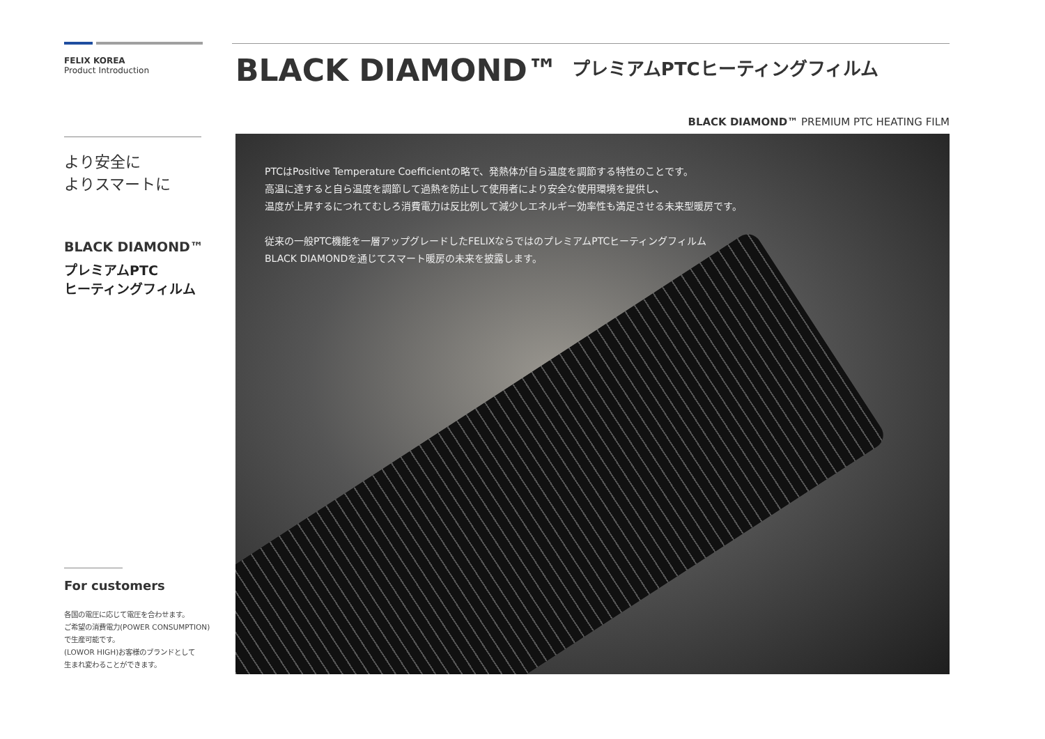FELIX KOREA
Product Introduction
より安全に
よりスマートに
BLACK DIAMOND™
プレミアムPTC
ヒーティングフィルム
For customers
各国の電圧に応じて電圧を合わせます。
ご希望の消費電力(POWER CONSUMPTION)
で生産可能です。
(LOWOR HIGH)お客様のブランドとして
生まれ変わることができます。
BLACK DIAMOND™ プレミアムPTCヒーティングフィルム
BLACK DIAMOND™ PREMIUM PTC HEATING FILM
PTCはPositive Temperature Coefficientの略で、発熱体が自ら温度を調節する特性のことです。
高温に達すると自ら温度を調節して過熱を防止して使用者により安全な使用環境を提供し、
温度が上昇するにつれてむしろ消費電力は反比例して減少しエネルギー効率性も満足させる未来型暖房です。
従来の一般PTC機能を一層アップグレードしたFELIXならではのプレミアムPTCヒーティングフィルム
BLACK DIAMONDを通じてスマート暖房の未来を披露します。